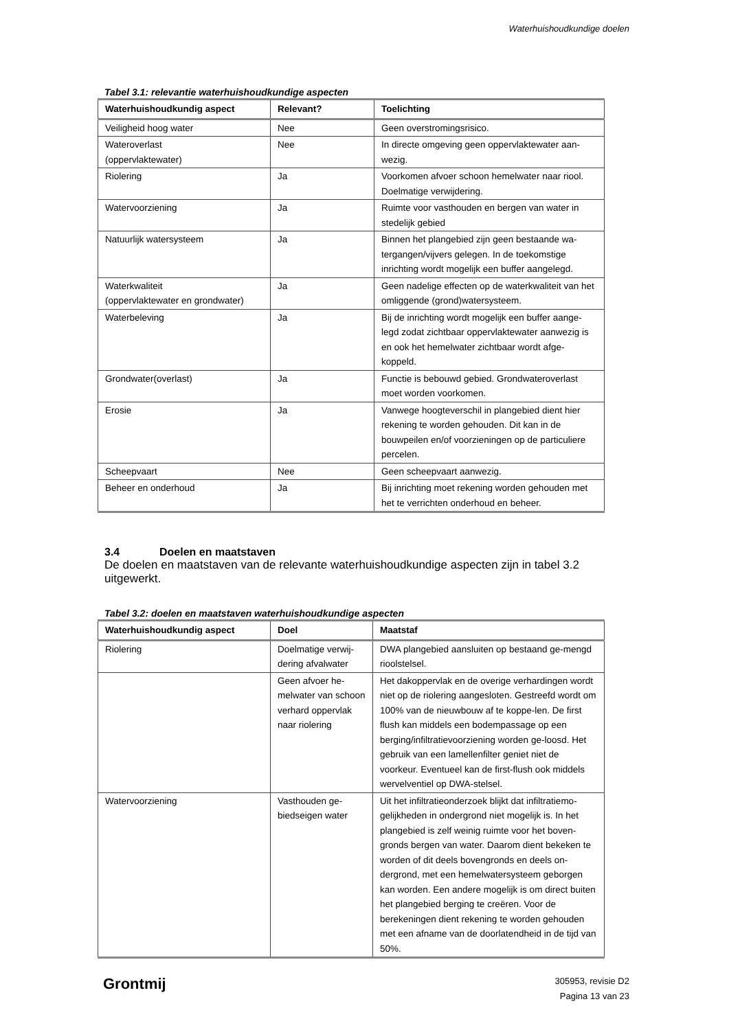Waterhuishoudkundige doelen
Tabel 3.1: relevantie waterhuishoudkundige aspecten
| Waterhuishoudkundig aspect | Relevant? | Toelichting |
| --- | --- | --- |
| Veiligheid hoog water | Nee | Geen overstromingsrisico. |
| Wateroverlast (oppervlaktewater) | Nee | In directe omgeving geen oppervlaktewater aan- wezig. |
| Riolering | Ja | Voorkomen afvoer schoon hemelwater naar riool. Doelmatige verwijdering. |
| Watervoorziening | Ja | Ruimte voor vasthouden en bergen van water in stedelijk gebied |
| Natuurlijk watersysteem | Ja | Binnen het plangebied zijn geen bestaande wa-tergangen/vijvers gelegen. In de toekomstige inrichting wordt mogelijk een buffer aangelegd. |
| Waterkwaliteit (oppervlaktewater en grondwater) | Ja | Geen nadelige effecten op de waterkwaliteit van het omliggende (grond)watersysteem. |
| Waterbeleving | Ja | Bij de inrichting wordt mogelijk een buffer aange-legd zodat zichtbaar oppervlaktewater aanwezig is en ook het hemelwater zichtbaar wordt afge-koppeld. |
| Grondwater(overlast) | Ja | Functie is bebouwd gebied. Grondwateroverlast moet worden voorkomen. |
| Erosie | Ja | Vanwege hoogteverschil in plangebied dient hier rekening te worden gehouden. Dit kan in de bouwpeilen en/of voorzieningen op de particuliere percelen. |
| Scheepvaart | Nee | Geen scheepvaart aanwezig. |
| Beheer en onderhoud | Ja | Bij inrichting moet rekening worden gehouden met het te verrichten onderhoud en beheer. |
3.4 Doelen en maatstaven
De doelen en maatstaven van de relevante waterhuishoudkundige aspecten zijn in tabel 3.2 uitgewerkt.
Tabel 3.2: doelen en maatstaven waterhuishoudkundige aspecten
| Waterhuishoudkundig aspect | Doel | Maatstaf |
| --- | --- | --- |
| Riolering | Doelmatige verwij-dering afvalwater | DWA plangebied aansluiten op bestaand ge-mengd rioolstelsel. |
| | Geen afvoer he-melwater van schoon verhard oppervlak naar riolering | Het dakoppervlak en de overige verhardingen wordt niet op de riolering aangesloten. Gestreefd wordt om 100% van de nieuwbouw af te koppe-len. De first flush kan middels een bodempassage op een berging/infiltratievoorziening worden ge-loosd. Het gebruik van een lamellenfilter geniet niet de voorkeur. Eventueel kan de first-flush ook middels wervelventiel op DWA-stelsel. |
| Watervoorziening | Vasthouden ge-biedseigen water | Uit het infiltratieonderzoek blijkt dat infiltratiemo-gelijkheden in ondergrond niet mogelijk is. In het plangebied is zelf weinig ruimte voor het boven-gronds bergen van water. Daarom dient bekeken te worden of dit deels bovengronds en deels on-dergrond, met een hemelwatersysteem geborgen kan worden. Een andere mogelijk is om direct buiten het plangebied berging te creëren. Voor de berekeningen dient rekening te worden gehouden met een afname van de doorlatendheid in de tijd van 50%. |
Grontmij
305953, revisie D2
Pagina 13 van 23